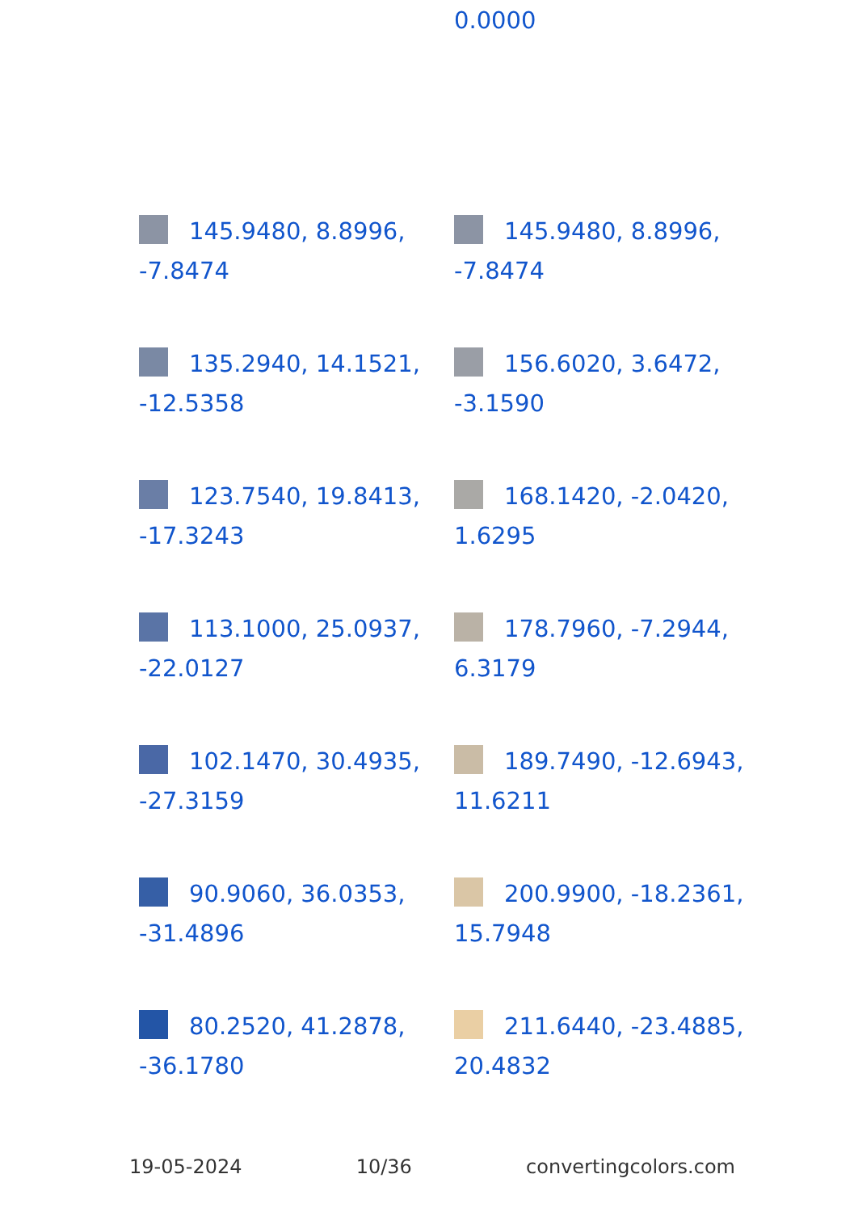0.0000
145.9480, 8.8996, -7.8474
145.9480, 8.8996, -7.8474
135.2940, 14.1521, -12.5358
156.6020, 3.6472, -3.1590
123.7540, 19.8413, -17.3243
168.1420, -2.0420, 1.6295
113.1000, 25.0937, -22.0127
178.7960, -7.2944, 6.3179
102.1470, 30.4935, -27.3159
189.7490, -12.6943, 11.6211
90.9060, 36.0353, -31.4896
200.9900, -18.2361, 15.7948
80.2520, 41.2878, -36.1780
211.6440, -23.4885, 20.4832
19-05-2024 10/36 convertingcolors.com